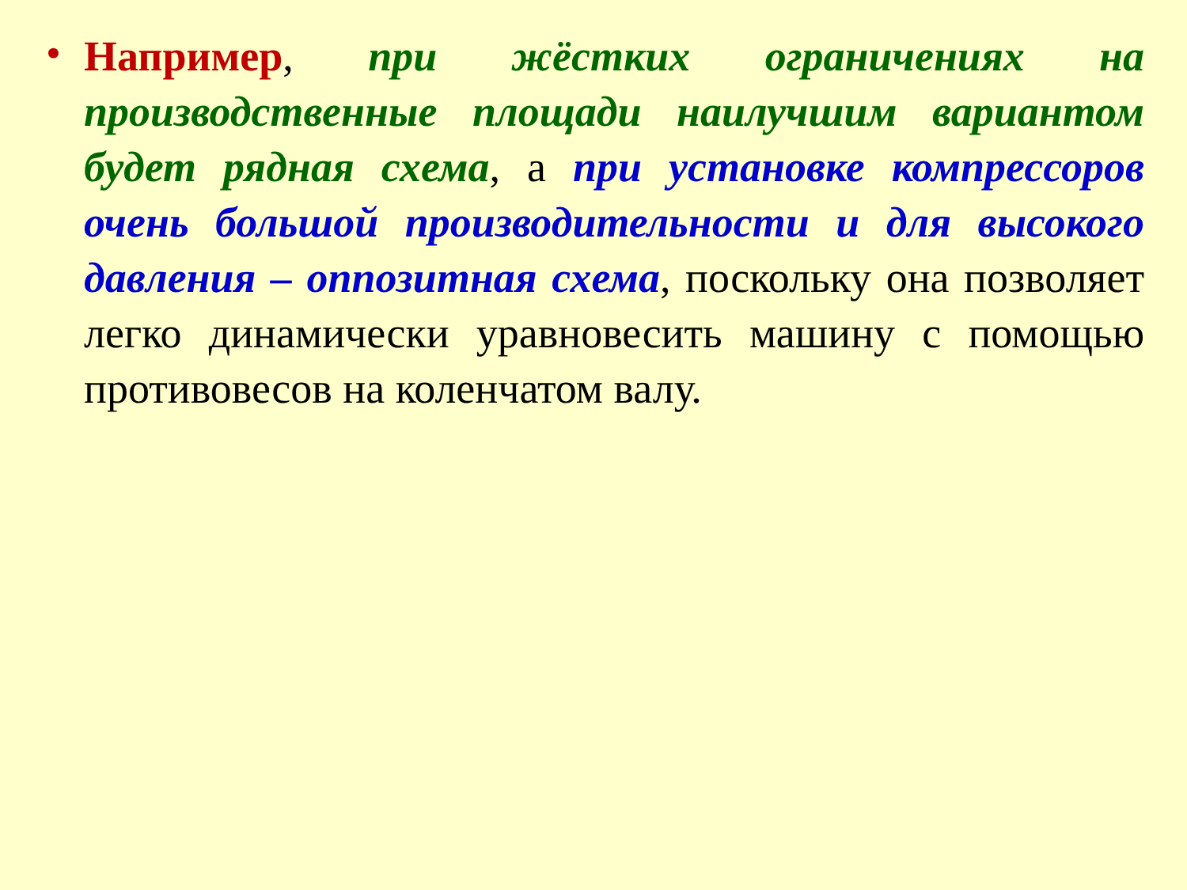• Например, при жёстких ограничениях на производственные площади наилучшим вариантом будет рядная схема, а при установке компрессоров очень большой производительности и для высокого давления – оппозитная схема, поскольку она позволяет легко динамически уравновесить машину с помощью противовесов на коленчатом валу.